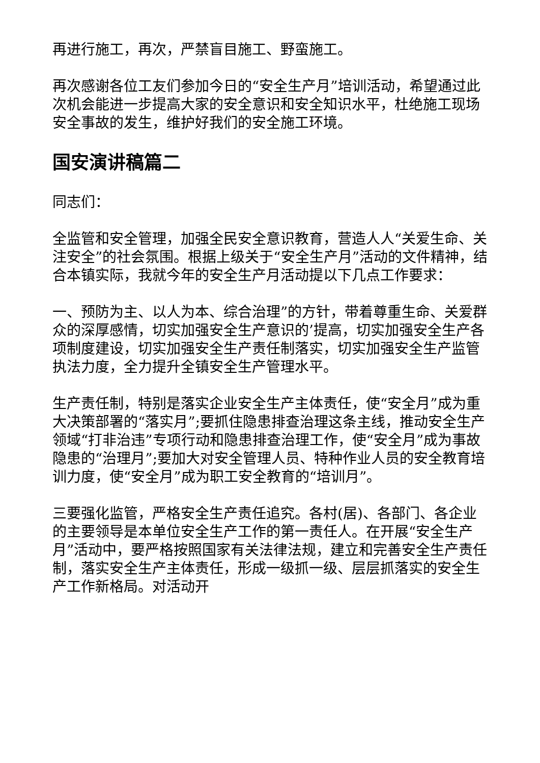再进行施工，再次，严禁盲目施工、野蛮施工。
再次感谢各位工友们参加今日的“安全生产月”培训活动，希望通过此次机会能进一步提高大家的安全意识和安全知识水平，杜绝施工现场安全事故的发生，维护好我们的安全施工环境。
国安演讲稿篇二
同志们：
全监管和安全管理，加强全民安全意识教育，营造人人“关爱生命、关注安全”的社会氛围。根据上级关于“安全生产月”活动的文件精神，结合本镇实际，我就今年的安全生产月活动提以下几点工作要求：
一、预防为主、以人为本、综合治理”的方针，带着尊重生命、关爱群众的深厚感情，切实加强安全生产意识的’提高，切实加强安全生产各项制度建设，切实加强安全生产责任制落实，切实加强安全生产监管执法力度，全力提升全镇安全生产管理水平。
生产责任制，特别是落实企业安全生产主体责任，使“安全月”成为重大决策部署的“落实月”;要抓住隐患排查治理这条主线，推动安全生产领域“打非治违”专项行动和隐患排查治理工作，使“安全月”成为事故隐患的“治理月”;要加大对安全管理人员、特种作业人员的安全教育培训力度，使“安全月”成为职工安全教育的“培训月”。
三要强化监管，严格安全生产责任追究。各村(居)、各部门、各企业的主要领导是本单位安全生产工作的第一责任人。在开展“安全生产月”活动中，要严格按照国家有关法律法规，建立和完善安全生产责任制，落实安全生产主体责任，形成一级抓一级、层层抓落实的安全生产工作新格局。对活动开